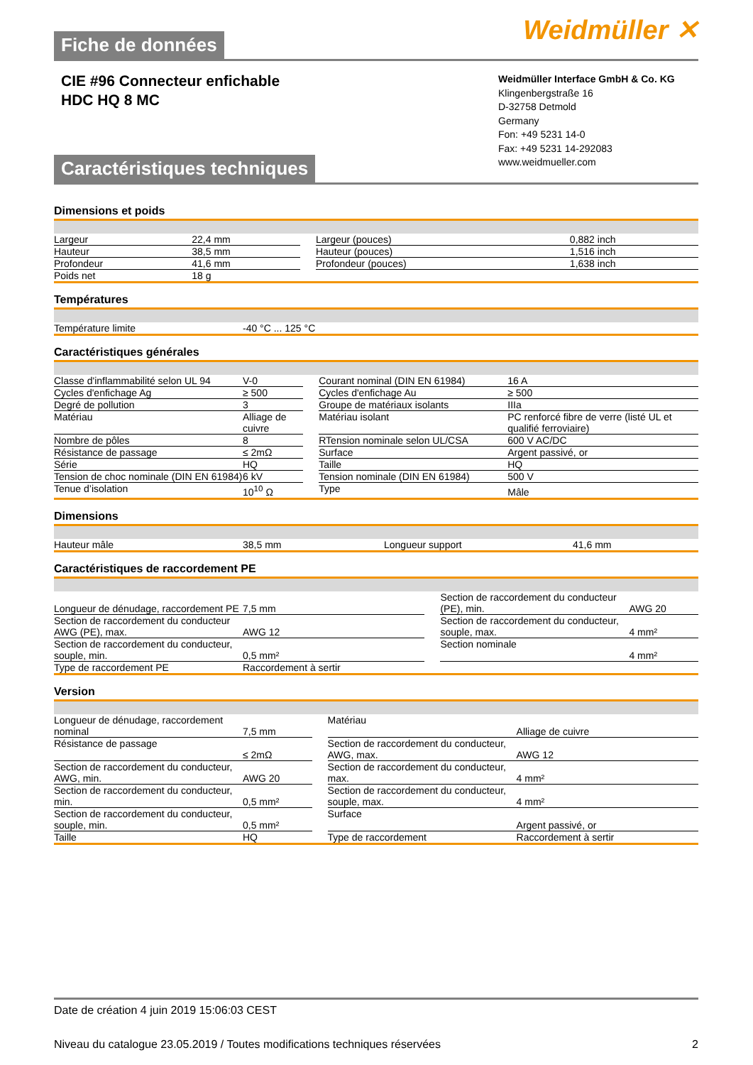Weidmüller ✕
Fiche de données
CIE #96 Connecteur enfichable
HDC HQ 8 MC
Weidmüller Interface GmbH & Co. KG
Klingenbergstraße 16
D-32758 Detmold
Germany
Fon: +49 5231 14-0
Fax: +49 5231 14-292083
www.weidmueller.com
Caractéristiques techniques
Dimensions et poids
| Largeur | 22,4 mm | | Largeur (pouces) | 0,882 inch |
| Hauteur | 38,5 mm | | Hauteur (pouces) | 1,516 inch |
| Profondeur | 41,6 mm | | Profondeur (pouces) | 1,638 inch |
| Poids net | 18 g | | | |
Températures
| Température limite | -40 °C ... 125 °C | | | |
Caractéristiques générales
| Classe d'inflammabilité selon UL 94 | V-0 | | Courant nominal (DIN EN 61984) | 16 A |
| Cycles d'enfichage Ag | ≥ 500 | | Cycles d'enfichage Au | ≥ 500 |
| Degré de pollution | 3 | | Groupe de matériaux isolants | IIIa |
| Matériau | Alliage de cuivre | | Matériau isolant | PC renforcé fibre de verre (listé UL et qualifié ferroviaire) |
| Nombre de pôles | 8 | | RTension nominale selon UL/CSA | 600 V AC/DC |
| Résistance de passage | ≤ 2mΩ | | Surface | Argent passivé, or |
| Série | HQ | | Taille | HQ |
| Tension de choc nominale (DIN EN 61984) | 6 kV | | Tension nominale (DIN EN 61984) | 500 V |
| Tenue d’isolation | 10<sup>10</sup> Ω | | Type | Mâle |
Dimensions
| Hauteur mâle | 38,5 mm | | Longueur support | 41,6 mm |
Caractéristiques de raccordement PE
| Longueur de dénudage, raccordement PE | 7,5 mm | | Section de raccordement du conducteur (PE), min. | AWG 20 |
| Section de raccordement du conducteur AWG (PE), max. | AWG 12 | | Section de raccordement du conducteur, souple, max. | 4 mm² |
| Section de raccordement du conducteur, souple, min. | 0,5 mm² | | Section nominale | 4 mm² |
| Type de raccordement PE | Raccordement à sertir | | | |
Version
| Longueur de dénudage, raccordement nominal | 7,5 mm | | Matériau | Alliage de cuivre |
| Résistance de passage | ≤ 2mΩ | | Section de raccordement du conducteur, AWG, max. | AWG 12 |
| Section de raccordement du conducteur, AWG, min. | AWG 20 | | Section de raccordement du conducteur, max. | 4 mm² |
| Section de raccordement du conducteur, min. | 0,5 mm² | | Section de raccordement du conducteur, souple, max. | 4 mm² |
| Section de raccordement du conducteur, souple, min. | 0,5 mm² | | Surface | Argent passivé, or |
| Taille | HQ | | Type de raccordement | Raccordement à sertir |
Date de création 4 juin 2019 15:06:03 CEST
Niveau du catalogue 23.05.2019 / Toutes modifications techniques réservées 2